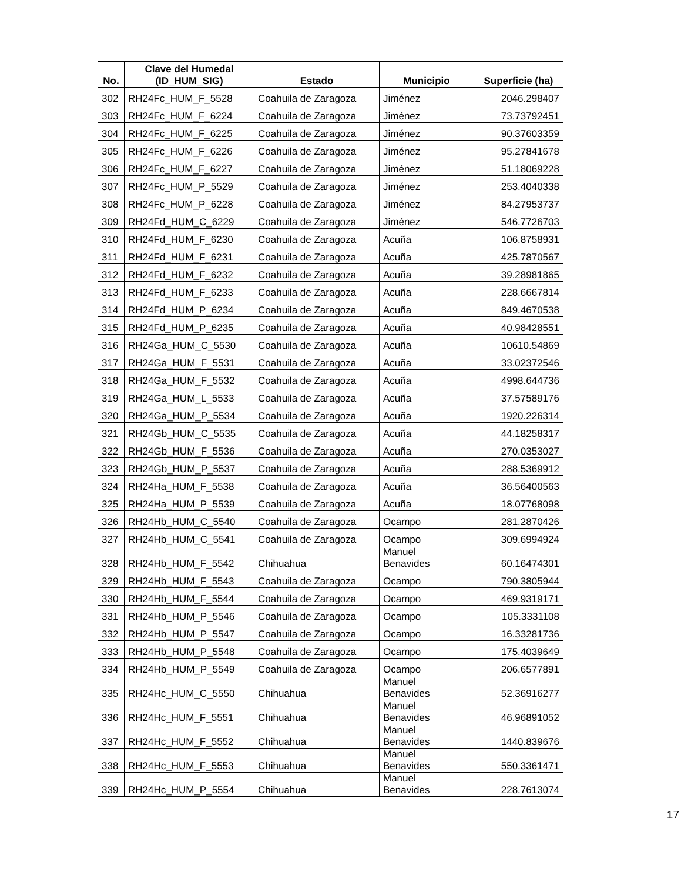| No. | Clave del Humedal (ID_HUM_SIG) | Estado | Municipio | Superficie (ha) |
| --- | --- | --- | --- | --- |
| 302 | RH24Fc_HUM_F_5528 | Coahuila de Zaragoza | Jiménez | 2046.298407 |
| 303 | RH24Fc_HUM_F_6224 | Coahuila de Zaragoza | Jiménez | 73.73792451 |
| 304 | RH24Fc_HUM_F_6225 | Coahuila de Zaragoza | Jiménez | 90.37603359 |
| 305 | RH24Fc_HUM_F_6226 | Coahuila de Zaragoza | Jiménez | 95.27841678 |
| 306 | RH24Fc_HUM_F_6227 | Coahuila de Zaragoza | Jiménez | 51.18069228 |
| 307 | RH24Fc_HUM_P_5529 | Coahuila de Zaragoza | Jiménez | 253.4040338 |
| 308 | RH24Fc_HUM_P_6228 | Coahuila de Zaragoza | Jiménez | 84.27953737 |
| 309 | RH24Fd_HUM_C_6229 | Coahuila de Zaragoza | Jiménez | 546.7726703 |
| 310 | RH24Fd_HUM_F_6230 | Coahuila de Zaragoza | Acuña | 106.8758931 |
| 311 | RH24Fd_HUM_F_6231 | Coahuila de Zaragoza | Acuña | 425.7870567 |
| 312 | RH24Fd_HUM_F_6232 | Coahuila de Zaragoza | Acuña | 39.28981865 |
| 313 | RH24Fd_HUM_F_6233 | Coahuila de Zaragoza | Acuña | 228.6667814 |
| 314 | RH24Fd_HUM_P_6234 | Coahuila de Zaragoza | Acuña | 849.4670538 |
| 315 | RH24Fd_HUM_P_6235 | Coahuila de Zaragoza | Acuña | 40.98428551 |
| 316 | RH24Ga_HUM_C_5530 | Coahuila de Zaragoza | Acuña | 10610.54869 |
| 317 | RH24Ga_HUM_F_5531 | Coahuila de Zaragoza | Acuña | 33.02372546 |
| 318 | RH24Ga_HUM_F_5532 | Coahuila de Zaragoza | Acuña | 4998.644736 |
| 319 | RH24Ga_HUM_L_5533 | Coahuila de Zaragoza | Acuña | 37.57589176 |
| 320 | RH24Ga_HUM_P_5534 | Coahuila de Zaragoza | Acuña | 1920.226314 |
| 321 | RH24Gb_HUM_C_5535 | Coahuila de Zaragoza | Acuña | 44.18258317 |
| 322 | RH24Gb_HUM_F_5536 | Coahuila de Zaragoza | Acuña | 270.0353027 |
| 323 | RH24Gb_HUM_P_5537 | Coahuila de Zaragoza | Acuña | 288.5369912 |
| 324 | RH24Ha_HUM_F_5538 | Coahuila de Zaragoza | Acuña | 36.56400563 |
| 325 | RH24Ha_HUM_P_5539 | Coahuila de Zaragoza | Acuña | 18.07768098 |
| 326 | RH24Hb_HUM_C_5540 | Coahuila de Zaragoza | Ocampo | 281.2870426 |
| 327 | RH24Hb_HUM_C_5541 | Coahuila de Zaragoza | Ocampo | 309.6994924 |
| 328 | RH24Hb_HUM_F_5542 | Chihuahua | Manuel Benavides | 60.16474301 |
| 329 | RH24Hb_HUM_F_5543 | Coahuila de Zaragoza | Ocampo | 790.3805944 |
| 330 | RH24Hb_HUM_F_5544 | Coahuila de Zaragoza | Ocampo | 469.9319171 |
| 331 | RH24Hb_HUM_P_5546 | Coahuila de Zaragoza | Ocampo | 105.3331108 |
| 332 | RH24Hb_HUM_P_5547 | Coahuila de Zaragoza | Ocampo | 16.33281736 |
| 333 | RH24Hb_HUM_P_5548 | Coahuila de Zaragoza | Ocampo | 175.4039649 |
| 334 | RH24Hb_HUM_P_5549 | Coahuila de Zaragoza | Ocampo | 206.6577891 |
| 335 | RH24Hc_HUM_C_5550 | Chihuahua | Manuel Benavides | 52.36916277 |
| 336 | RH24Hc_HUM_F_5551 | Chihuahua | Manuel Benavides | 46.96891052 |
| 337 | RH24Hc_HUM_F_5552 | Chihuahua | Manuel Benavides | 1440.839676 |
| 338 | RH24Hc_HUM_F_5553 | Chihuahua | Manuel Benavides | 550.3361471 |
| 339 | RH24Hc_HUM_P_5554 | Chihuahua | Manuel Benavides | 228.7613074 |
17